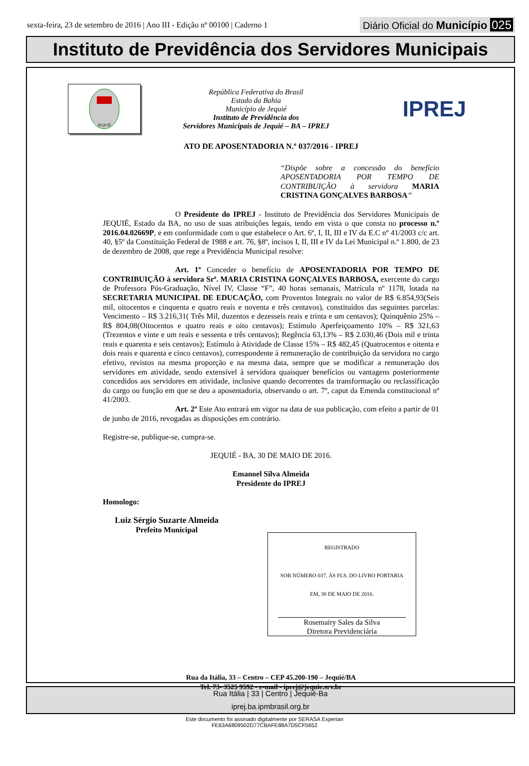sexta-feira, 23 de setembro de 2016 | Ano III - Edição nº 00100 | Caderno 1 Diário Oficial do Município 025
Instituto de Previdência dos Servidores Municipais
JEQUIÉ
República Federativa do Brasil
Estado da Bahia
Município de Jequié
Instituto de Previdência dos
Servidores Municipais de Jequié – BA – IPREJ
IPREJ
ATO DE APOSENTADORIA N.º 037/2016 - IPREJ
“Dispõe sobre a concessão do benefício APOSENTADORIA POR TEMPO DE CONTRIBUIÇÃO à servidora MARIA CRISTINA GONÇALVES BARBOSA”
O Presidente do IPREJ - Instituto de Previdência dos Servidores Municipais de JEQUIÉ, Estado da BA, no uso de suas atribuições legais, tendo em vista o que consta no processo n.º 2016.04.02669P, e em conformidade com o que estabelece o Art. 6º, I, II, III e IV da E.C nº 41/2003 c/c art. 40, §5º da Constituição Federal de 1988 e art. 76, §8º, incisos I, II, III e IV da Lei Municipal n.º 1.800, de 23 de dezembro de 2008, que rege a Previdência Municipal resolve:
Art. 1º Conceder o benefício de APOSENTADORIA POR TEMPO DE CONTRIBUIÇÃO à servidora Srª. MARIA CRISTINA GONÇALVES BARBOSA, exercente do cargo de Professora Pós-Graduação, Nível IV, Classe “F”, 40 horas semanais, Matrícula nº 1178, lotada na SECRETARIA MUNICIPAL DE EDUCAÇÃO, com Proventos Integrais no valor de R$ 6.854,93(Seis mil, oitocentos e cinquenta e quatro reais e noventa e três centavos), constituídos das seguintes parcelas: Vencimento – R$ 3.216,31( Três Mil, duzentos e dezesseis reais e trinta e um centavos); Quinquênio 25% – R$ 804,08(Oitocentos e quatro reais e oito centavos); Estímulo Aperfeiçoamento 10% – R$ 321,63 (Trezentos e vinte e um reais e sessenta e três centavos); Regência 63,13% – R$ 2.030,46 (Dois mil e trinta reais e quarenta e seis centavos); Estímulo à Atividade de Classe 15% – R$ 482,45 (Quatrocentos e oitenta e dois reais e quarenta e cinco centavos), correspondente à remuneração de contribuição da servidora no cargo efetivo, revistos na mesma proporção e na mesma data, sempre que se modificar a remuneração dos servidores em atividade, sendo extensível à servidora quaisquer benefícios ou vantagens posteriormente concedidos aos servidores em atividade, inclusive quando decorrentes da transformação ou reclassificação do cargo ou função em que se deu a aposentadoria, observando o art. 7º, caput da Emenda constitucional nº 41/2003.
Art. 2º Este Ato entrará em vigor na data de sua publicação, com efeito a partir de 01 de junho de 2016, revogadas as disposições em contrário.
Registre-se, publique-se, cumpra-se.
JEQUIÉ - BA, 30 DE MAIO DE 2016.
Emanoel Silva Almeida
Presidente do IPREJ
Homologo:
Luiz Sérgio Suzarte Almeida
Prefeito Municipal
REGISTRADO
SOB NÚMERO 037, ÀS FLS. DO LIVRO PORTARIA
EM, 30 DE MAIO DE 2016.
Rosemairy Sales da Silva
Diretora Previdenciária
Rua da Itália, 33 – Centro – CEP 45.200-190 – Jequié/BA
Tel. 73- 3525 9592 - e-mail - iprej@jequie.srv.br
Rua Itália | 33 | Centro | Jequié-Ba
iprej.ba.ipmbrasil.org.br
Este documento foi assinado digitalmente por SERASA Experian
FE63A6809502D77CBAFE88A7D5CF5652